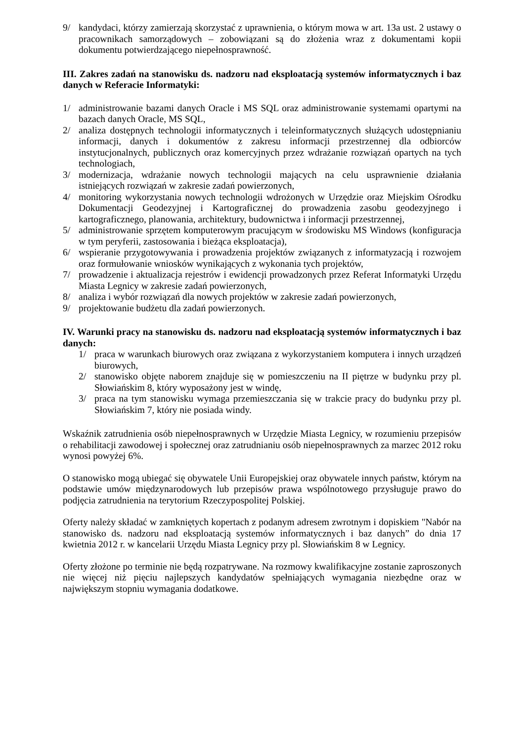9/ kandydaci, którzy zamierzają skorzystać z uprawnienia, o którym mowa w art. 13a ust. 2 ustawy o pracownikach samorządowych – zobowiązani są do złożenia wraz z dokumentami kopii dokumentu potwierdzającego niepełnosprawność.
III. Zakres zadań na stanowisku ds. nadzoru nad eksploatacją systemów informatycznych i baz danych w Referacie Informatyki:
1/ administrowanie bazami danych Oracle i MS SQL oraz administrowanie systemami opartymi na bazach danych Oracle, MS SQL,
2/ analiza dostępnych technologii informatycznych i teleinformatycznych służących udostępnianiu informacji, danych i dokumentów z zakresu informacji przestrzennej dla odbiorców instytucjonalnych, publicznych oraz komercyjnych przez wdrażanie rozwiązań opartych na tych technologiach,
3/ modernizacja, wdrażanie nowych technologii mających na celu usprawnienie działania istniejących rozwiązań w zakresie zadań powierzonych,
4/ monitoring wykorzystania nowych technologii wdrożonych w Urzędzie oraz Miejskim Ośrodku Dokumentacji Geodezyjnej i Kartograficznej do prowadzenia zasobu geodezyjnego i kartograficznego, planowania, architektury, budownictwa i informacji przestrzennej,
5/ administrowanie sprzętem komputerowym pracującym w środowisku MS Windows (konfiguracja w tym peryferii, zastosowania i bieżąca eksploatacja),
6/ wspieranie przygotowywania i prowadzenia projektów związanych z informatyzacją i rozwojem oraz formułowanie wniosków wynikających z wykonania tych projektów,
7/ prowadzenie i aktualizacja rejestrów i ewidencji prowadzonych przez Referat Informatyki Urzędu Miasta Legnicy w zakresie zadań powierzonych,
8/ analiza i wybór rozwiązań dla nowych projektów w zakresie zadań powierzonych,
9/ projektowanie budżetu dla zadań powierzonych.
IV. Warunki pracy na stanowisku ds. nadzoru nad eksploatacją systemów informatycznych i baz danych:
1/ praca w warunkach biurowych oraz związana z wykorzystaniem komputera i innych urządzeń biurowych,
2/ stanowisko objęte naborem znajduje się w pomieszczeniu na II piętrze w budynku przy pl. Słowiańskim 8, który wyposażony jest w windę,
3/ praca na tym stanowisku wymaga przemieszczania się w trakcie pracy do budynku przy pl. Słowiańskim 7, który nie posiada windy.
Wskaźnik zatrudnienia osób niepełnosprawnych w Urzędzie Miasta Legnicy, w rozumieniu przepisów o rehabilitacji zawodowej i społecznej oraz zatrudnianiu osób niepełnosprawnych za marzec 2012 roku wynosi powyżej 6%.
O stanowisko mogą ubiegać się obywatele Unii Europejskiej oraz obywatele innych państw, którym na podstawie umów międzynarodowych lub przepisów prawa wspólnotowego przysługuje prawo do podjęcia zatrudnienia na terytorium Rzeczypospolitej Polskiej.
Oferty należy składać w zamkniętych kopertach z podanym adresem zwrotnym i dopiskiem "Nabór na stanowisko ds. nadzoru nad eksploatacją systemów informatycznych i baz danych” do dnia 17 kwietnia 2012 r. w kancelarii Urzędu Miasta Legnicy przy pl. Słowiańskim 8 w Legnicy.
Oferty złożone po terminie nie będą rozpatrywane. Na rozmowy kwalifikacyjne zostanie zaproszonych nie więcej niż pięciu najlepszych kandydatów spełniających wymagania niezbędne oraz w największym stopniu wymagania dodatkowe.